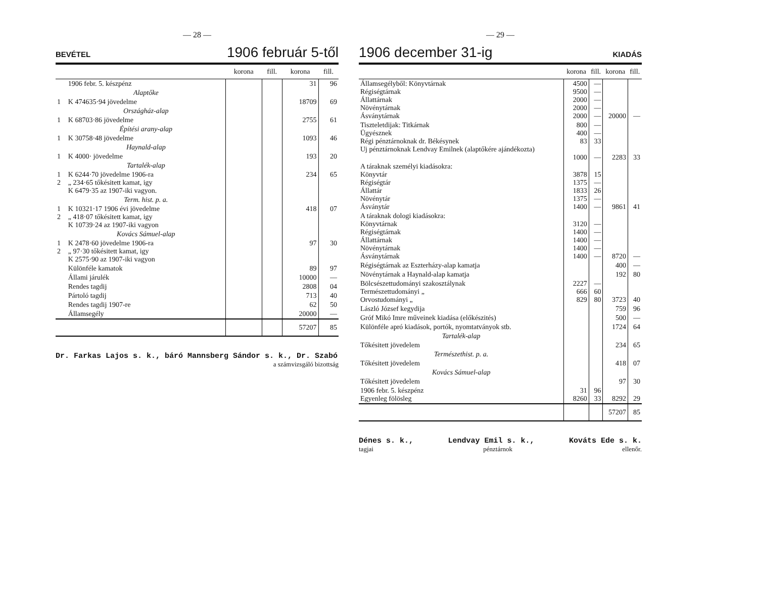— 28 —
BEVÉTEL 1906 február 5-től
| | | korona | fill. | korona | fill. |
| --- | --- | --- | --- | --- | --- |
| | 1906 febr. 5. készpénz | | | 31 | 96 |
| | Alaptőke | | | | |
| 1 | K 474635·94 jövedelme | | | 18709 | 69 |
| | Országház-alap | | | | |
| 1 | K 68703·86 jövedelme | | | 2755 | 61 |
| | Építési arany-alap | | | | |
| 1 | K 30758·48 jövedelme | | | 1093 | 46 |
| | Haynald-alap | | | | |
| 1 | K 4000· jövedelme | | | 193 | 20 |
| | Tartalék-alap | | | | |
| 1 2 | K 6244·70 jövedelme 1906-ra „ 234·65 tőkésitett kamat, igy K 6479·35 az 1907-iki vagyon. | | | 234 | 65 |
| | Term. hist. p. a. | | | | |
| 1 2 | K 10321·17 1906 évi jövedelme „ 418·07 tőkésitett kamat, igy K 10739·24 az 1907-iki vagyon | | | 418 | 07 |
| | Kovács Sámuel-alap | | | | |
| 1 2 | K 2478·60 jövedelme 1906-ra „ 97·30 tőkésitett kamat, igy K 2575·90 az 1907-iki vagyon | | | 97 | 30 |
| | Különféle kamatok | | | 89 | 97 |
| | Állami járulék | | | 10000 | — |
| | Rendes tagdij | | | 2808 | 04 |
| | Pártoló tagdij | | | 713 | 40 |
| | Rendes tagdij 1907-re | | | 62 | 50 |
| | Államsegély | | | 20000 | — |
| | | | | 57207 | 85 |
Dr. Farkas Lajos s. k., báró Mannsberg Sándor s. k., Dr. Szabó
a számvizsgáló bizottság
— 29 —
1906 december 31-ig KIADÁS
| | korona | fill. | korona | fill. |
| --- | --- | --- | --- | --- |
| Államsegélyből: Könyvtárnak Régiségtárnak Állattárnak Növénytárnak Ásványtárnak | 4500 9500 2000 2000 2000 | — — — — — | 20000 | — |
| Tiszteletdijak: Titkárnak Ügyésznek Régi pénztárnoknak dr. Békésynek Uj pénztárnoknak Lendvay Emilnek (alaptőkére ajándékozta) | 800 400 83 1000 | — — 33 — | 2283 | 33 |
| A táraknak személyi kiadásokra: Könyvtár Régiségtár Állattár Növénytár Ásványtár | 3878 1375 1833 1375 1400 | 15 — 26 — — | 9861 | 41 |
| A táraknak dologi kiadásokra: Könyvtárnak Régiségtárnak Állattárnak Növénytárnak Ásványtárnak | 3120 1400 1400 1400 1400 | — — — — — | 8720 | — |
| Régiségtárnak az Eszterházy-alap kamatja | | | 400 | — |
| Növénytárnak a Haynald-alap kamatja | | | 192 | 80 |
| Bölcsészettudományi szakosztálynak Természettudományi „ Orvostudományi „ | 2227 666 829 | — 60 80 | 3723 | 40 |
| László József kegydija | | | 759 | 96 |
| Gróf Mikó Imre műveinek kiadása (előkészités) | | | 500 | — |
| Különféle apró kiadások, portók, nyomtatványok stb. | | | 1724 | 64 |
| Tartalék-alap | | | | |
| Tőkésitett jövedelem | | | 234 | 65 |
| Természethist. p. a. | | | | |
| Tőkésitett jövedelem | | | 418 | 07 |
| Kovács Sámuel-alap | | | | |
| Tőkésitett jövedelem | | | 97 | 30 |
| 1906 febr. 5. készpénz Egyenleg fölösleg | 31 8260 | 96 33 | 8292 | 29 |
| | | | 57207 | 85 |
Dénes s. k., Lendvay Emil s. k., Kováts Ede s. k.
tagjai pénztárnok ellenőr.